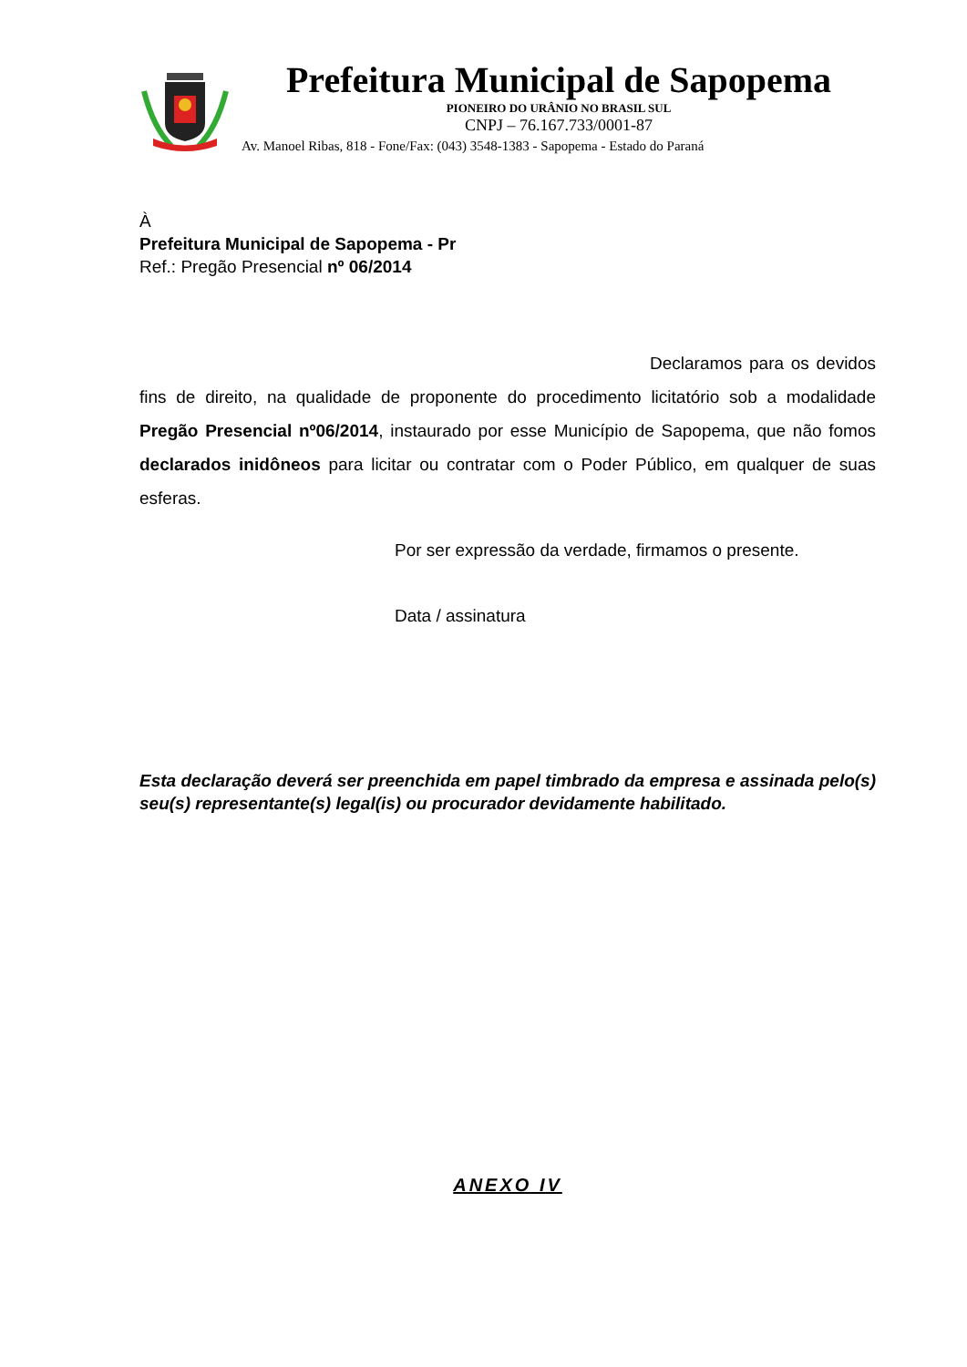Prefeitura Municipal de Sapopema
PIONEIRO DO URÂNIO NO BRASIL SUL
CNPJ – 76.167.733/0001-87
Av. Manoel Ribas, 818 - Fone/Fax: (043) 3548-1383 - Sapopema - Estado do Paraná
À
Prefeitura Municipal de Sapopema - Pr
Ref.: Pregão Presencial nº 06/2014
Declaramos para os devidos fins de direito, na qualidade de proponente do procedimento licitatório sob a modalidade Pregão Presencial nº06/2014, instaurado por esse Município de Sapopema, que não fomos declarados inidôneos para licitar ou contratar com o Poder Público, em qualquer de suas esferas.
Por ser expressão da verdade, firmamos o presente.
Data / assinatura
Esta declaração deverá ser preenchida em papel timbrado da empresa e assinada pelo(s) seu(s) representante(s) legal(is) ou procurador devidamente habilitado.
ANEXO IV